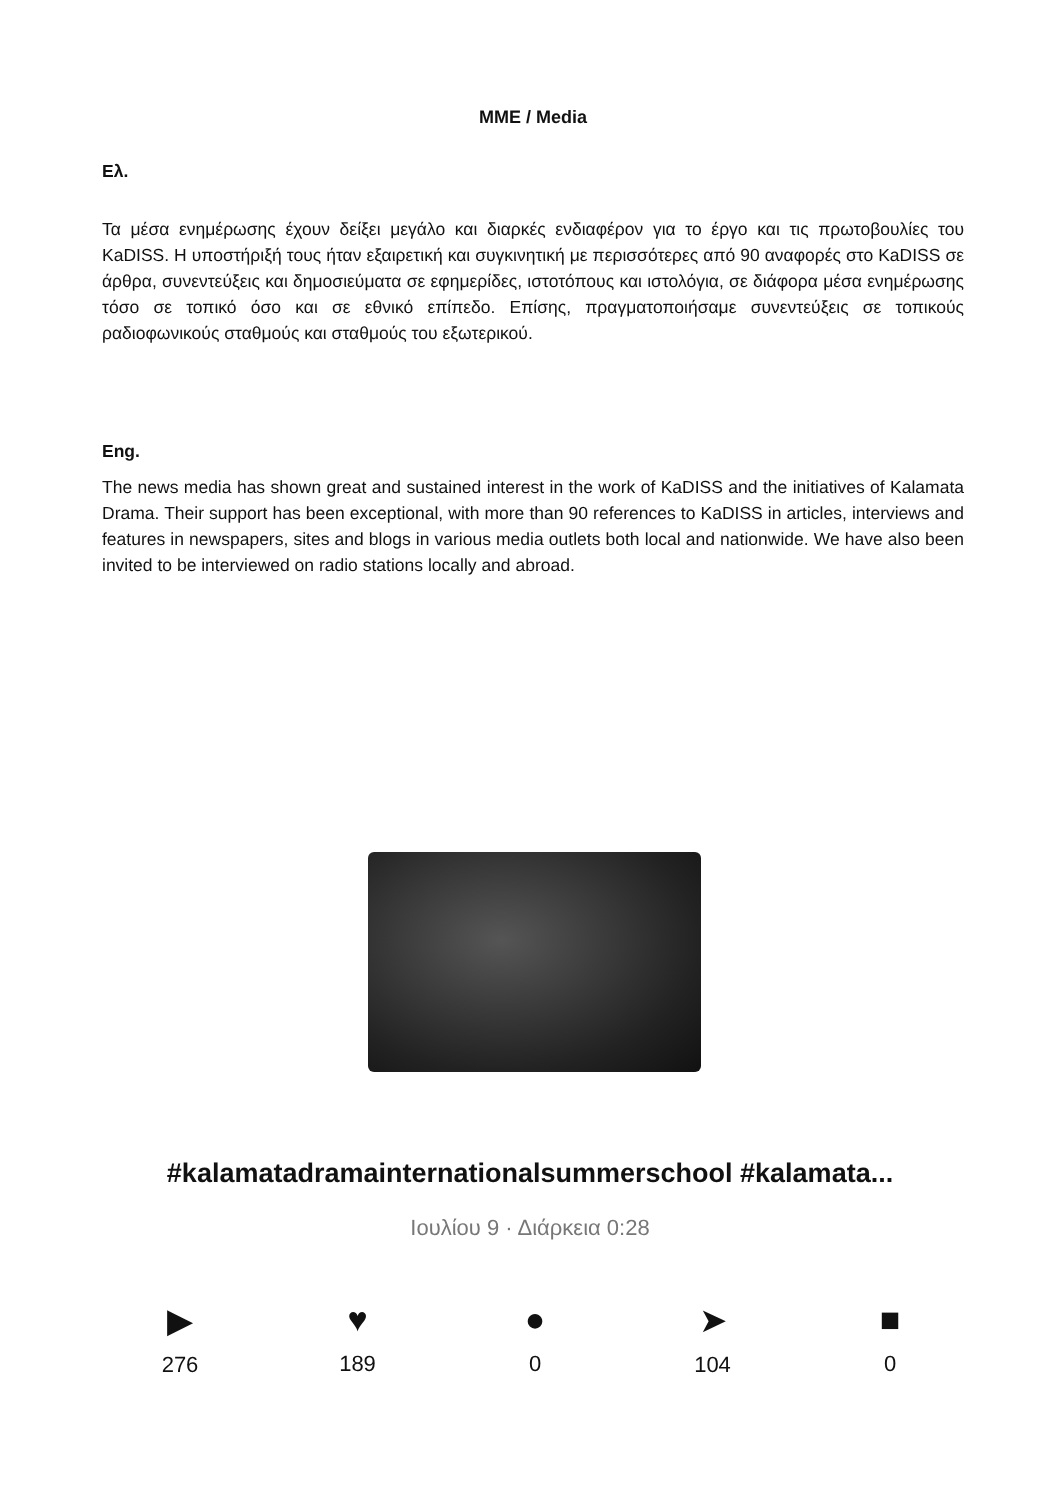ΜΜΕ / Media
Ελ.
Τα μέσα ενημέρωσης έχουν δείξει μεγάλο και διαρκές ενδιαφέρον για το έργο και τις πρωτοβουλίες του KaDISS. Η υποστήριξή τους ήταν εξαιρετική και συγκινητική με περισσότερες από 90 αναφορές στο KaDISS σε άρθρα, συνεντεύξεις και δημοσιεύματα σε εφημερίδες, ιστοτόπους και ιστολόγια, σε διάφορα μέσα ενημέρωσης τόσο σε τοπικό όσο και σε εθνικό επίπεδο. Επίσης, πραγματοποιήσαμε συνεντεύξεις σε τοπικούς ραδιοφωνικούς σταθμούς και σταθμούς του εξωτερικού.
Eng.
The news media has shown great and sustained interest in the work of KaDISS and the initiatives of Kalamata Drama. Their support has been exceptional, with more than 90 references to KaDISS in articles, interviews and features in newspapers, sites and blogs in various media outlets both local and nationwide. We have also been invited to be interviewed on radio stations locally and abroad.
#kalamatadramainternationalsummerschool #kalamata...
Ιουλίου 9 · Διάρκεια 0:28
▶
276
♥
189
●
0
➤
104
■
0